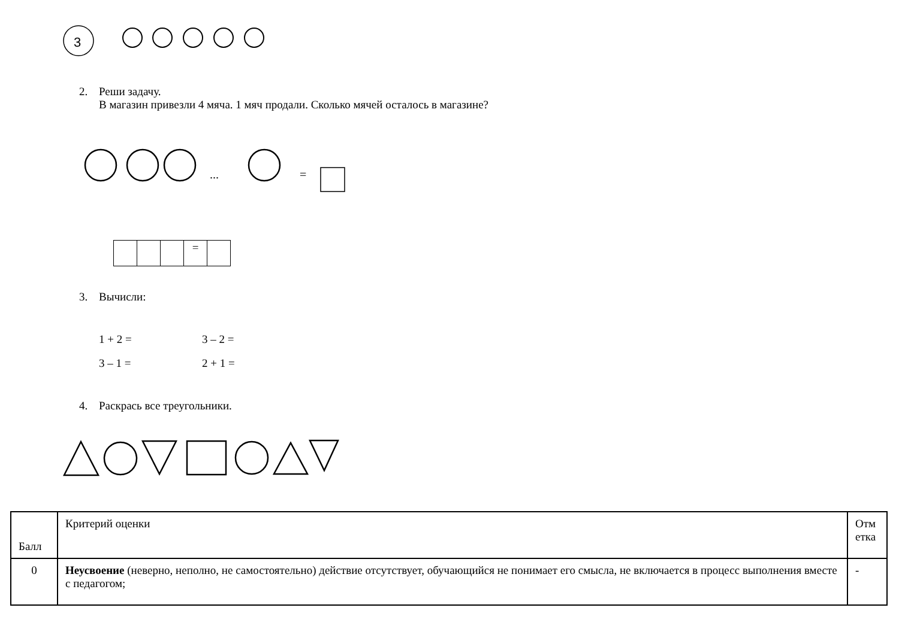3
2. Реши задачу.
В магазин привезли 4 мяча. 1 мяч продали. Сколько мячей осталось в магазине?
...
=
| | | | = | |
3. Вычисли:
1 + 2 = 3 – 2 =
3 – 1 = 2 + 1 =
4. Раскрась все треугольники.
| Балл | Критерий оценки | Отм етка |
| --- | --- | --- |
| 0 | Неусвоение (неверно, неполно, не самостоятельно) действие отсутствует, обучающийся не понимает его смысла, не включается в процесс выполнения вместе с педагогом; | - |